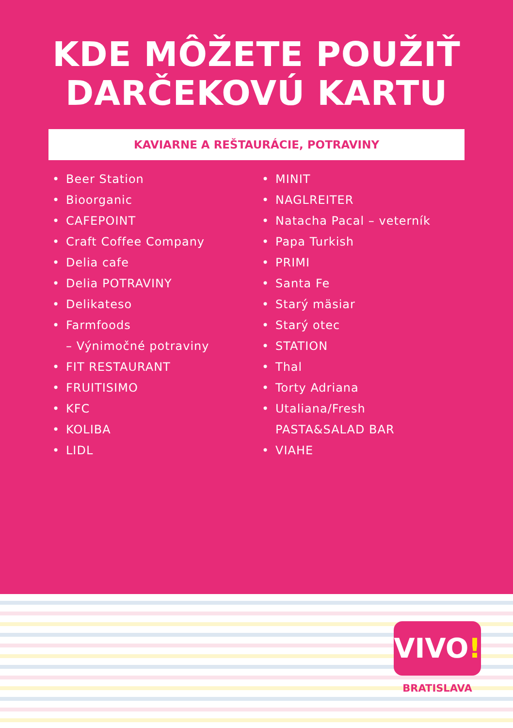KDE MÔŽETE POUŽIŤ
DARČEKOVÚ KARTU
KAVIARNE A REŠTAURÁCIE, POTRAVINY
• Beer Station
• Bioorganic
• CAFEPOINT
• Craft Coffee Company
• Delia cafe
• Delia POTRAVINY
• Delikateso
• Farmfoods
– Výnimočné potraviny
• FIT RESTAURANT
• FRUITISIMO
• KFC
• KOLIBA
• LIDL
• MINIT
• NAGLREITER
• Natacha Pacal – veterník
• Papa Turkish
• PRIMI
• Santa Fe
• Starý mäsiar
• Starý otec
• STATION
• Thal
• Torty Adriana
• Utaliana/Fresh
PASTA&SALAD BAR
• VIAHE
VIVO!
BRATISLAVA